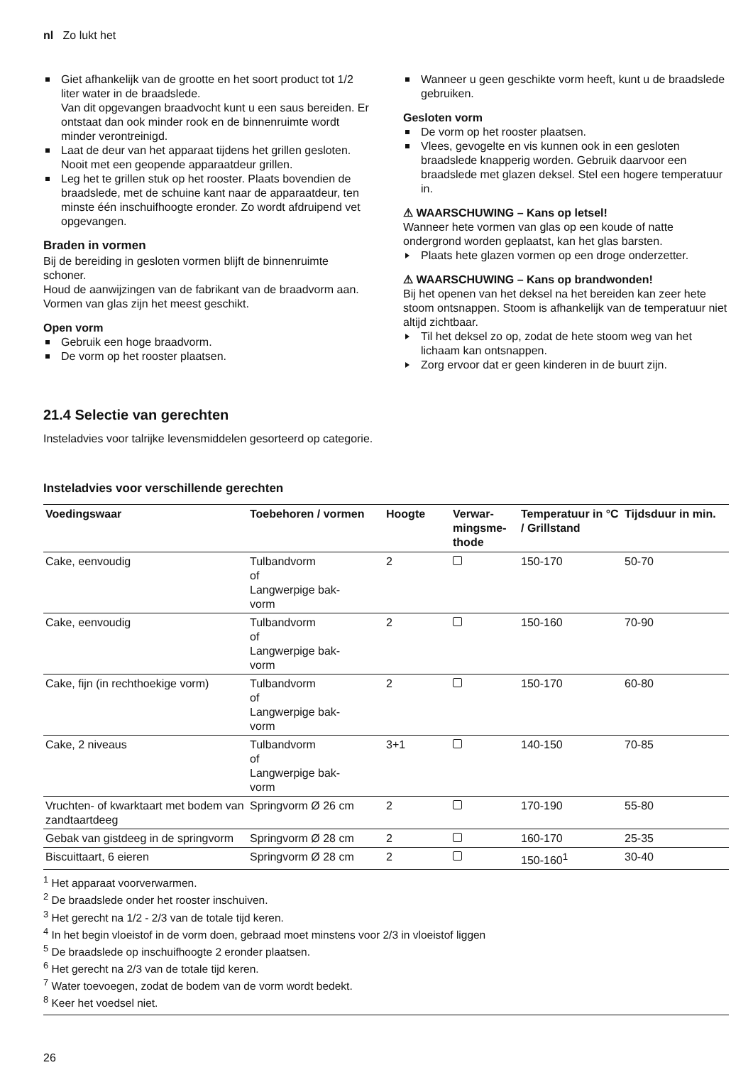nl Zo lukt het
Giet afhankelijk van de grootte en het soort product tot 1/2 liter water in de braadslede.
Van dit opgevangen braadvocht kunt u een saus bereiden. Er ontstaat dan ook minder rook en de binnenruimte wordt minder verontreinigd.
Laat de deur van het apparaat tijdens het grillen gesloten.
Nooit met een geopende apparaatdeur grillen.
Leg het te grillen stuk op het rooster. Plaats bovendien de braadslede, met de schuine kant naar de apparaatdeur, ten minste één inschuifhoogte eronder. Zo wordt afdruipend vet opgevangen.
Braden in vormen
Bij de bereiding in gesloten vormen blijft de binnenruimte schoner.
Houd de aanwijzingen van de fabrikant van de braadvorm aan. Vormen van glas zijn het meest geschikt.
Open vorm
Gebruik een hoge braadvorm.
De vorm op het rooster plaatsen.
Wanneer u geen geschikte vorm heeft, kunt u de braadslede gebruiken.
Gesloten vorm
De vorm op het rooster plaatsen.
Vlees, gevogelte en vis kunnen ook in een gesloten braadslede knapperig worden. Gebruik daarvoor een braadslede met glazen deksel. Stel een hogere temperatuur in.
⚠ WAARSCHUWING – Kans op letsel!
Wanneer hete vormen van glas op een koude of natte ondergrond worden geplaatst, kan het glas barsten.
Plaats hete glazen vormen op een droge onderzetter.
⚠ WAARSCHUWING – Kans op brandwonden!
Bij het openen van het deksel na het bereiden kan zeer hete stoom ontsnappen. Stoom is afhankelijk van de temperatuur niet altijd zichtbaar.
Til het deksel zo op, zodat de hete stoom weg van het lichaam kan ontsnappen.
Zorg ervoor dat er geen kinderen in de buurt zijn.
21.4 Selectie van gerechten
Insteladvies voor talrijke levensmiddelen gesorteerd op categorie.
Insteladvies voor verschillende gerechten
| Voedingswaar | Toebehoren / vormen | Hoogte | Verwar- mingsme- thode | Temperatuur in °C / Grillstand | Tijdsduur in min. |
| --- | --- | --- | --- | --- | --- |
| Cake, eenvoudig | Tulbandvorm of Langwerpige bak- vorm | 2 | | 150-170 | 50-70 |
| Cake, eenvoudig | Tulbandvorm of Langwerpige bak- vorm | 2 | | 150-160 | 70-90 |
| Cake, fijn (in rechthoekige vorm) | Tulbandvorm of Langwerpige bak- vorm | 2 | | 150-170 | 60-80 |
| Cake, 2 niveaus | Tulbandvorm of Langwerpige bak- vorm | 3+1 | | 140-150 | 70-85 |
| Vruchten- of kwarktaart met bodem van zandtaartdeeg | Springvorm Ø 26 cm | 2 | | 170-190 | 55-80 |
| Gebak van gistdeeg in de springvorm | Springvorm Ø 28 cm | 2 | | 160-170 | 25-35 |
| Biscuittaart, 6 eieren | Springvorm Ø 28 cm | 2 | | 150-160<sup>1</sup> | 30-40 |
<sup>1</sup> Het apparaat voorverwarmen.
<sup>2</sup> De braadslede onder het rooster inschuiven.
<sup>3</sup> Het gerecht na 1/2 - 2/3 van de totale tijd keren.
<sup>4</sup> In het begin vloeistof in de vorm doen, gebraad moet minstens voor 2/3 in vloeistof liggen
<sup>5</sup> De braadslede op inschuifhoogte 2 eronder plaatsen.
<sup>6</sup> Het gerecht na 2/3 van de totale tijd keren.
<sup>7</sup> Water toevoegen, zodat de bodem van de vorm wordt bedekt.
<sup>8</sup> Keer het voedsel niet.
26